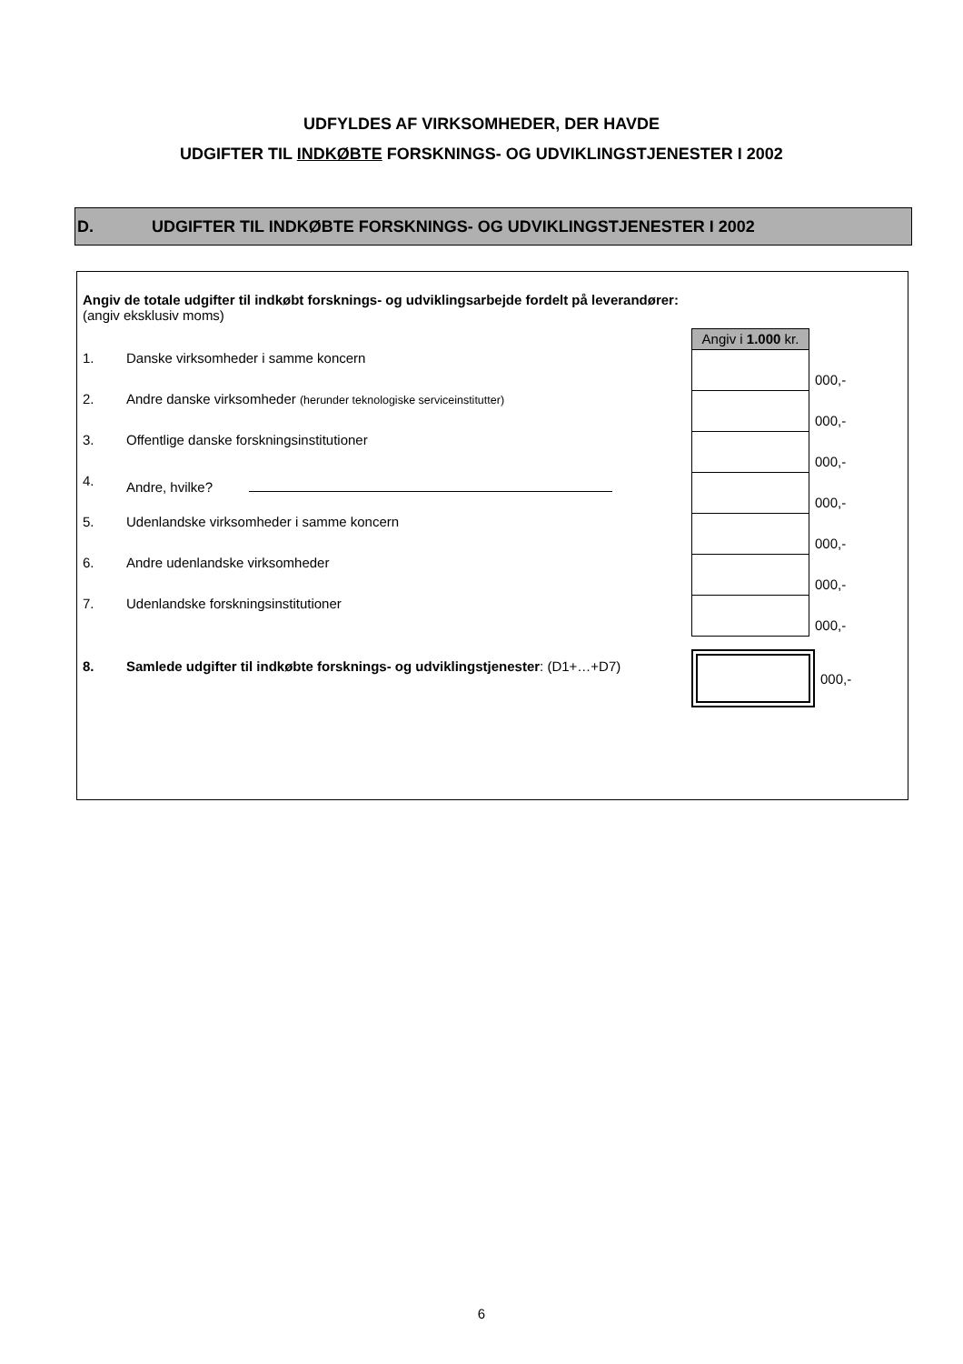UDFYLDES AF VIRKSOMHEDER, DER HAVDE
UDGIFTER TIL INDKØBTE FORSKNINGS- OG UDVIKLINGSTJENESTER I 2002
D. UDGIFTER TIL INDKØBTE FORSKNINGS- OG UDVIKLINGSTJENESTER I 2002
Angiv de totale udgifter til indkøbt forsknings- og udviklingsarbejde fordelt på leverandører:
(angiv eksklusiv moms)
Angiv i 1.000 kr.
1. Danske virksomheder i samme koncern 000,-
2. Andre danske virksomheder (herunder teknologiske serviceinstitutter) 000,-
3. Offentlige danske forskningsinstitutioner 000,-
4. Andre, hvilke? 000,-
5. Udenlandske virksomheder i samme koncern 000,-
6. Andre udenlandske virksomheder 000,-
7. Udenlandske forskningsinstitutioner 000,-
8. Samlede udgifter til indkøbte forsknings- og udviklingstjenester: (D1+…+D7) 000,-
6